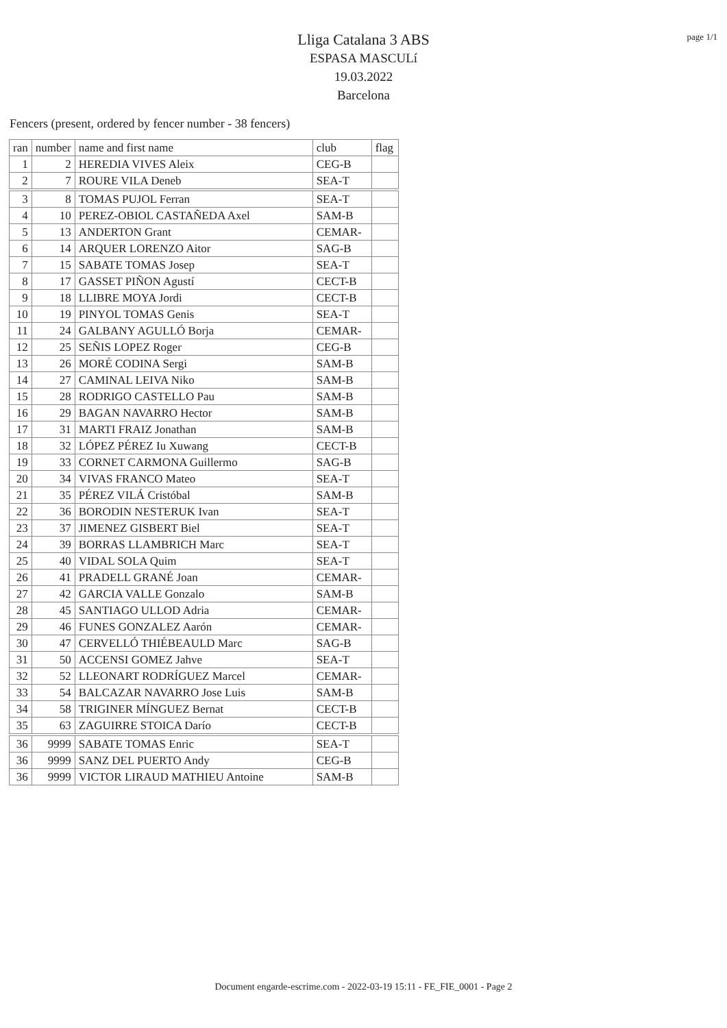page 1/1
Lliga Catalana 3 ABS
ESPASA MASCULí
19.03.2022
Barcelona
Fencers (present, ordered by fencer number - 38 fencers)
| ran | number | name and first name | club | flag |
| --- | --- | --- | --- | --- |
| 1 | 2 | HEREDIA VIVES Aleix | CEG-B | |
| 2 | 7 | ROURE VILA Deneb | SEA-T | |
| 3 | 8 | TOMAS PUJOL Ferran | SEA-T | |
| 4 | 10 | PEREZ-OBIOL CASTAÑEDA Axel | SAM-B | |
| 5 | 13 | ANDERTON Grant | CEMAR- | |
| 6 | 14 | ARQUER LORENZO Aitor | SAG-B | |
| 7 | 15 | SABATE TOMAS Josep | SEA-T | |
| 8 | 17 | GASSET PIÑON Agustí | CECT-B | |
| 9 | 18 | LLIBRE MOYA Jordi | CECT-B | |
| 10 | 19 | PINYOL TOMAS Genis | SEA-T | |
| 11 | 24 | GALBANY AGULLÓ Borja | CEMAR- | |
| 12 | 25 | SEÑIS LOPEZ Roger | CEG-B | |
| 13 | 26 | MORÉ CODINA Sergi | SAM-B | |
| 14 | 27 | CAMINAL LEIVA Niko | SAM-B | |
| 15 | 28 | RODRIGO CASTELLO Pau | SAM-B | |
| 16 | 29 | BAGAN NAVARRO Hector | SAM-B | |
| 17 | 31 | MARTI FRAIZ Jonathan | SAM-B | |
| 18 | 32 | LÓPEZ PÉREZ Iu Xuwang | CECT-B | |
| 19 | 33 | CORNET CARMONA Guillermo | SAG-B | |
| 20 | 34 | VIVAS FRANCO Mateo | SEA-T | |
| 21 | 35 | PÉREZ VILÁ Cristóbal | SAM-B | |
| 22 | 36 | BORODIN NESTERUK Ivan | SEA-T | |
| 23 | 37 | JIMENEZ GISBERT Biel | SEA-T | |
| 24 | 39 | BORRAS LLAMBRICH Marc | SEA-T | |
| 25 | 40 | VIDAL SOLA Quim | SEA-T | |
| 26 | 41 | PRADELL GRANÉ Joan | CEMAR- | |
| 27 | 42 | GARCIA VALLE Gonzalo | SAM-B | |
| 28 | 45 | SANTIAGO ULLOD Adria | CEMAR- | |
| 29 | 46 | FUNES GONZALEZ Aarón | CEMAR- | |
| 30 | 47 | CERVELLÓ THIÉBEAULD Marc | SAG-B | |
| 31 | 50 | ACCENSI GOMEZ Jahve | SEA-T | |
| 32 | 52 | LLEONART RODRÍGUEZ Marcel | CEMAR- | |
| 33 | 54 | BALCAZAR NAVARRO Jose Luis | SAM-B | |
| 34 | 58 | TRIGINER MÍNGUEZ Bernat | CECT-B | |
| 35 | 63 | ZAGUIRRE STOICA Darío | CECT-B | |
| 36 | 9999 | SABATE TOMAS Enric | SEA-T | |
| 36 | 9999 | SANZ DEL PUERTO Andy | CEG-B | |
| 36 | 9999 | VICTOR LIRAUD MATHIEU Antoine | SAM-B | |
Document engarde-escrime.com - 2022-03-19 15:11 - FE_FIE_0001 - Page 2